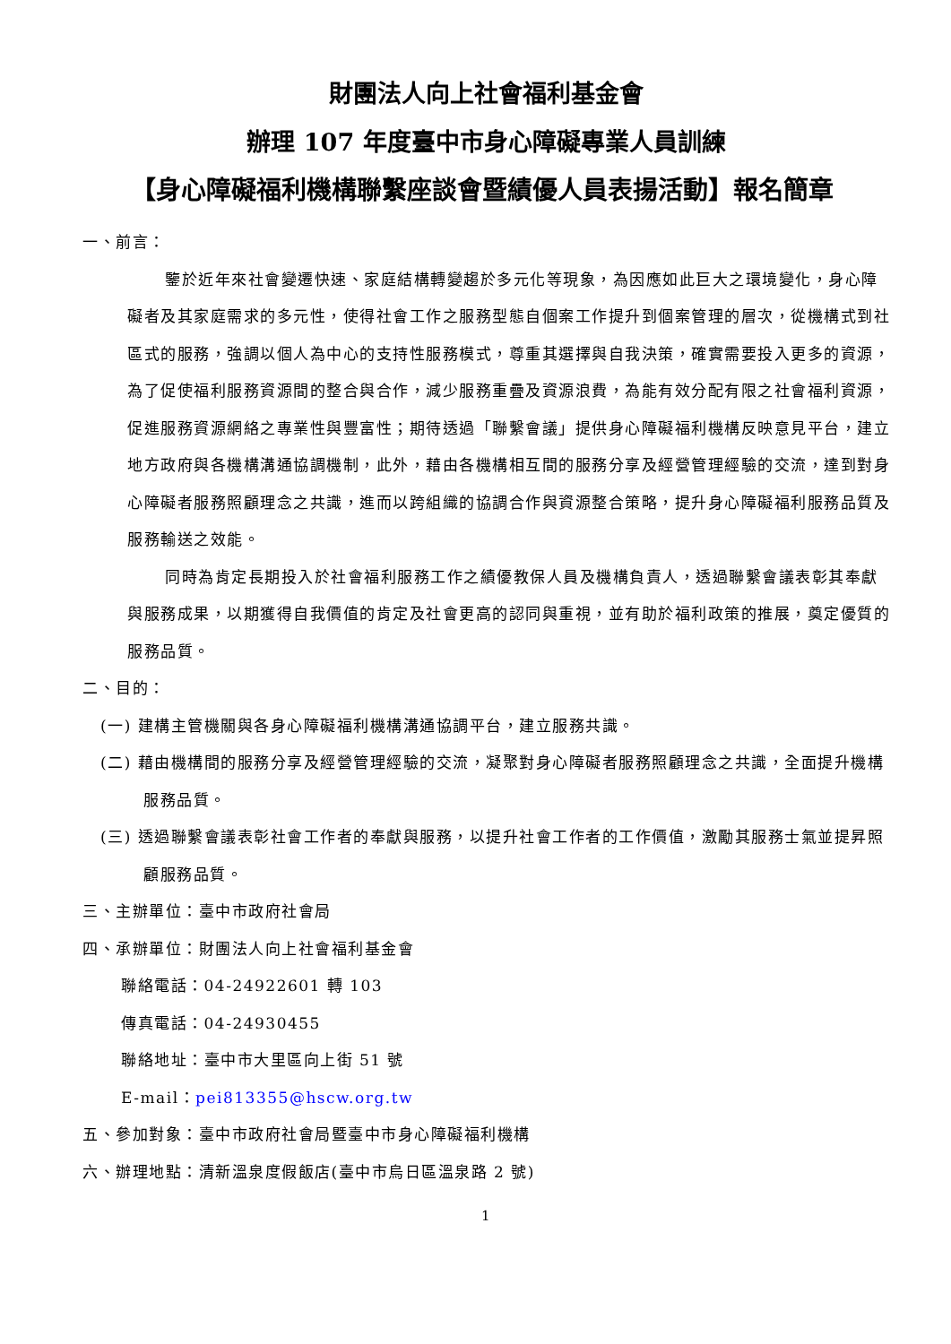財團法人向上社會福利基金會
辦理 107 年度臺中市身心障礙專業人員訓練
【身心障礙福利機構聯繫座談會暨績優人員表揚活動】報名簡章
一、前言：
鑒於近年來社會變遷快速、家庭結構轉變趨於多元化等現象，為因應如此巨大之環境變化，身心障礙者及其家庭需求的多元性，使得社會工作之服務型態自個案工作提升到個案管理的層次，從機構式到社區式的服務，強調以個人為中心的支持性服務模式，尊重其選擇與自我決策，確實需要投入更多的資源，為了促使福利服務資源間的整合與合作，減少服務重疊及資源浪費，為能有效分配有限之社會福利資源，促進服務資源網絡之專業性與豐富性；期待透過「聯繫會議」提供身心障礙福利機構反映意見平台，建立地方政府與各機構溝通協調機制，此外，藉由各機構相互間的服務分享及經營管理經驗的交流，達到對身心障礙者服務照顧理念之共識，進而以跨組織的協調合作與資源整合策略，提升身心障礙福利服務品質及服務輸送之效能。
同時為肯定長期投入於社會福利服務工作之績優教保人員及機構負責人，透過聯繫會議表彰其奉獻與服務成果，以期獲得自我價值的肯定及社會更高的認同與重視，並有助於福利政策的推展，奠定優質的服務品質。
二、目的：
(一) 建構主管機關與各身心障礙福利機構溝通協調平台，建立服務共識。
(二) 藉由機構間的服務分享及經營管理經驗的交流，凝聚對身心障礙者服務照顧理念之共識，全面提升機構服務品質。
(三) 透過聯繫會議表彰社會工作者的奉獻與服務，以提升社會工作者的工作價值，激勵其服務士氣並提昇照顧服務品質。
三、主辦單位：臺中市政府社會局
四、承辦單位：財團法人向上社會福利基金會
聯絡電話：04-24922601 轉 103
傳真電話：04-24930455
聯絡地址：臺中市大里區向上街 51 號
E-mail：pei813355@hscw.org.tw
五、參加對象：臺中市政府社會局暨臺中市身心障礙福利機構
六、辦理地點：清新溫泉度假飯店(臺中市烏日區溫泉路 2 號)
1